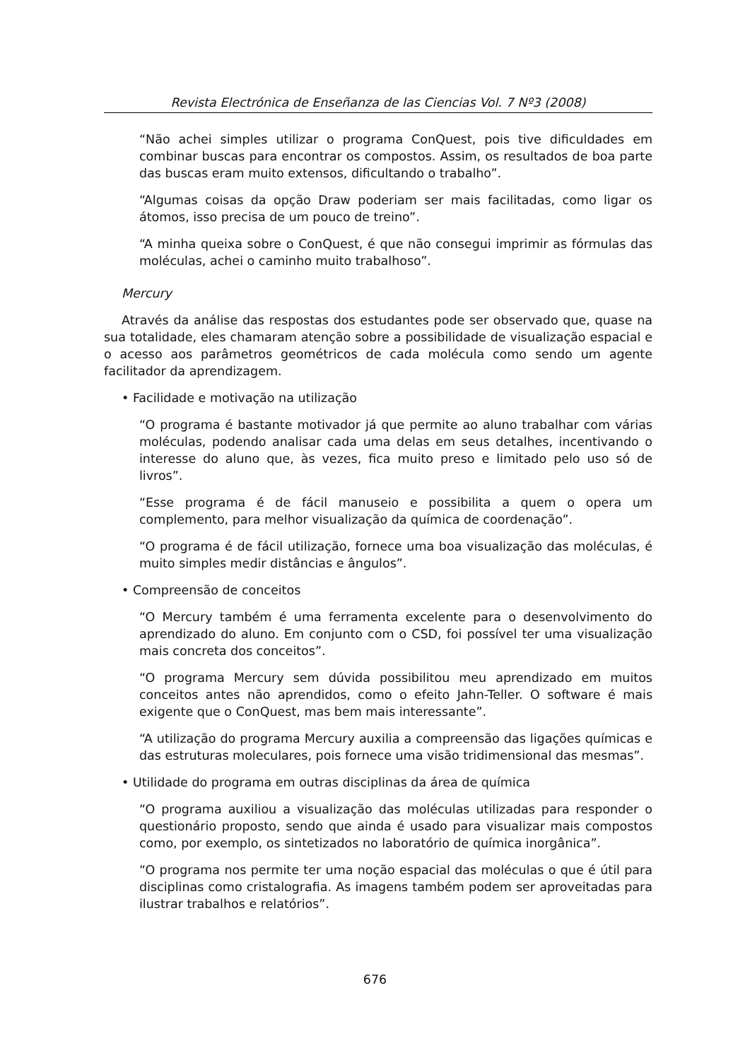Revista Electrónica de Enseñanza de las Ciencias Vol. 7 Nº3 (2008)
“Não achei simples utilizar o programa ConQuest, pois tive dificuldades em combinar buscas para encontrar os compostos. Assim, os resultados de boa parte das buscas eram muito extensos, dificultando o trabalho”.
“Algumas coisas da opção Draw poderiam ser mais facilitadas, como ligar os átomos, isso precisa de um pouco de treino”.
“A minha queixa sobre o ConQuest, é que não consegui imprimir as fórmulas das moléculas, achei o caminho muito trabalhoso”.
Mercury
Através da análise das respostas dos estudantes pode ser observado que, quase na sua totalidade, eles chamaram atenção sobre a possibilidade de visualização espacial e o acesso aos parâmetros geométricos de cada molécula como sendo um agente facilitador da aprendizagem.
• Facilidade e motivação na utilização
“O programa é bastante motivador já que permite ao aluno trabalhar com várias moléculas, podendo analisar cada uma delas em seus detalhes, incentivando o interesse do aluno que, às vezes, fica muito preso e limitado pelo uso só de livros”.
“Esse programa é de fácil manuseio e possibilita a quem o opera um complemento, para melhor visualização da química de coordenação”.
“O programa é de fácil utilização, fornece uma boa visualização das moléculas, é muito simples medir distâncias e ângulos”.
• Compreensão de conceitos
“O Mercury também é uma ferramenta excelente para o desenvolvimento do aprendizado do aluno. Em conjunto com o CSD, foi possível ter uma visualização mais concreta dos conceitos”.
“O programa Mercury sem dúvida possibilitou meu aprendizado em muitos conceitos antes não aprendidos, como o efeito Jahn-Teller. O software é mais exigente que o ConQuest, mas bem mais interessante”.
“A utilização do programa Mercury auxilia a compreensão das ligações químicas e das estruturas moleculares, pois fornece uma visão tridimensional das mesmas”.
• Utilidade do programa em outras disciplinas da área de química
“O programa auxiliou a visualização das moléculas utilizadas para responder o questionário proposto, sendo que ainda é usado para visualizar mais compostos como, por exemplo, os sintetizados no laboratório de química inorgânica”.
“O programa nos permite ter uma noção espacial das moléculas o que é útil para disciplinas como cristalografia. As imagens também podem ser aproveitadas para ilustrar trabalhos e relatórios”.
676